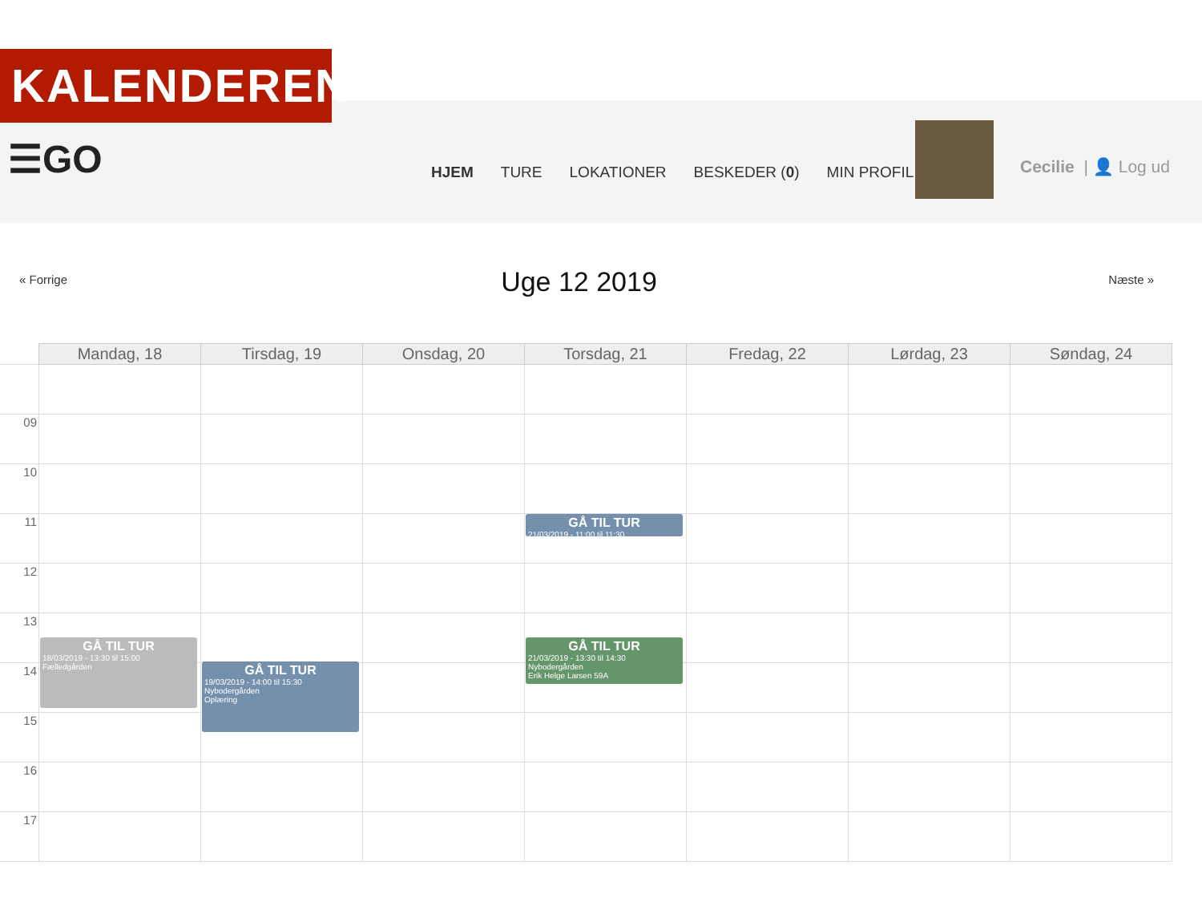KALENDEREN
☰GO
HJEM TURE LOKATIONER BESKEDER (0) MIN PROFIL
Cecilie | 👤 Log ud
« Forrige
Uge 12 2019 Næste »
| | Mandag, 18 | Tirsdag, 19 | Onsdag, 20 | Torsdag, 21 | Fredag, 22 | Lørdag, 23 | Søndag, 24 |
| --- | --- | --- | --- | --- | --- | --- | --- |
| 09 | | | | | | | |
| 10 | | | | | | | |
| 11 | | | | GÅ TIL TUR 21/03/2019 - 11:00 til 11:30 | | | |
| 12 | | | | | | | |
| 13 | GÅ TIL TUR 18/03/2019 - 13:30 til 15:00 Fælledgården | GÅ TIL TUR 19/03/2019 - 14:00 til 15:30 Nybodergården Oplæring | | GÅ TIL TUR 21/03/2019 - 13:30 til 14:30 Nybodergården Erik Helge Larsen 59A | | | |
| 14 | | | | | | | |
| 15 | | | | | | | |
| 16 | | | | | | | |
| 17 | | | | | | | |